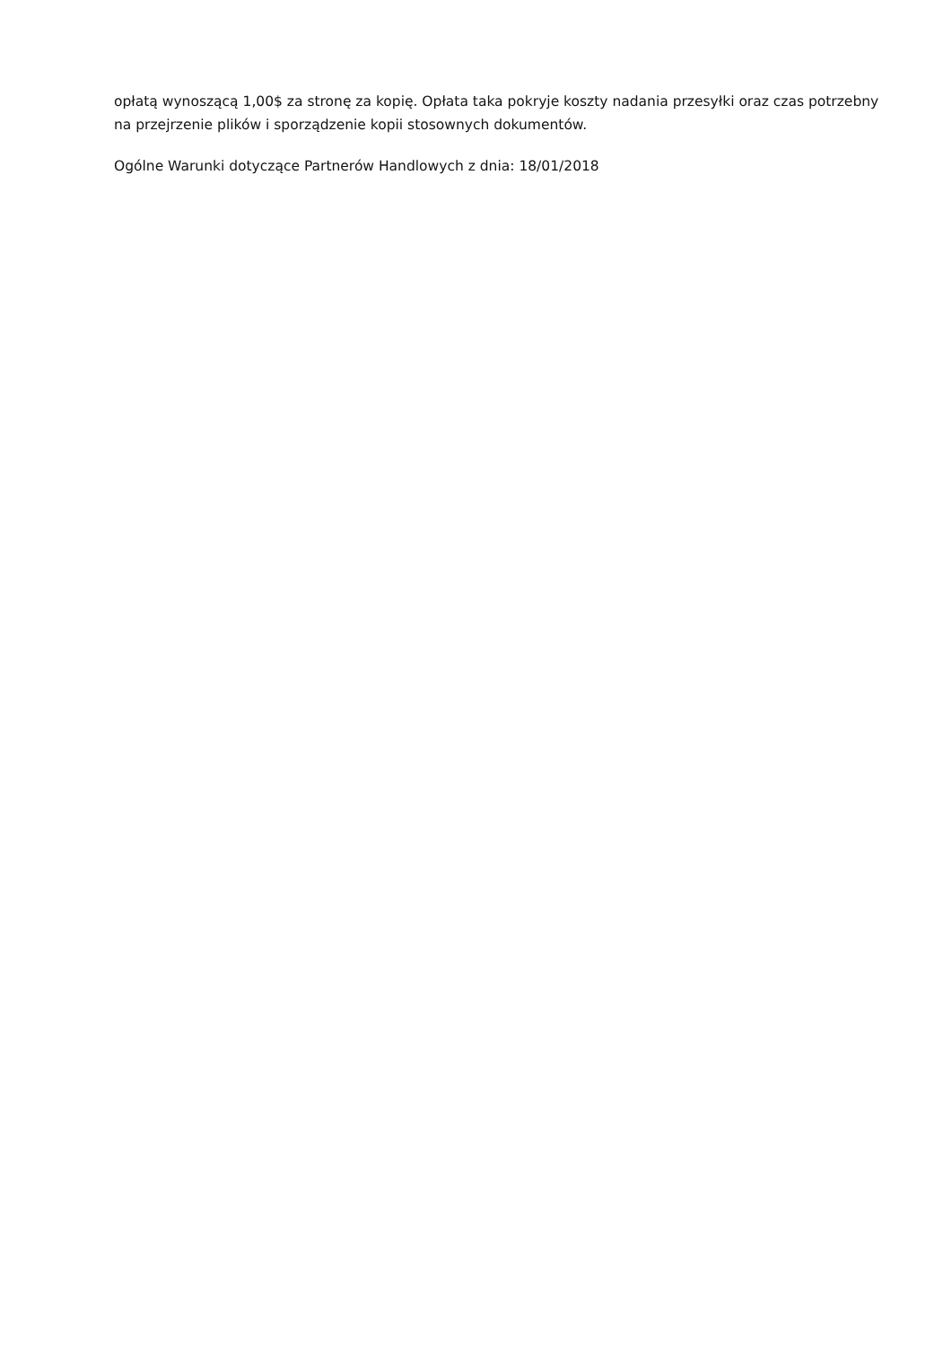opłatą wynoszącą 1,00$ za stronę za kopię. Opłata taka pokryje koszty nadania przesyłki oraz czas potrzebny na przejrzenie plików i sporządzenie kopii stosownych dokumentów.
Ogólne Warunki dotyczące Partnerów Handlowych z dnia: 18/01/2018